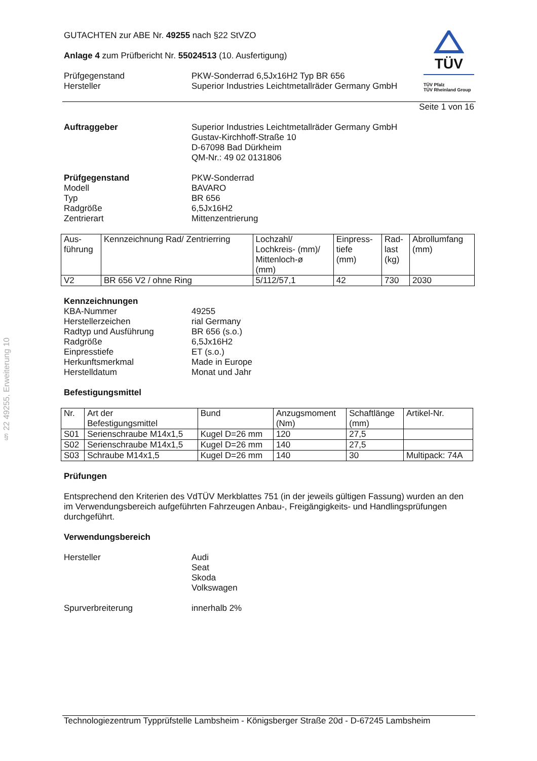§ 22 49255, Erweiterung 10
TÜV
TÜV Pfalz
TÜV Rheinland Group
GUTACHTEN zur ABE Nr. 49255 nach §22 StVZO
Anlage 4 zum Prüfbericht Nr. 55024513 (10. Ausfertigung)
Prüfgegenstand PKW-Sonderrad 6,5Jx16H2 Typ BR 656
Hersteller Superior Industries Leichtmetallräder Germany GmbH
Seite 1 von 16
Auftraggeber Superior Industries Leichtmetallräder Germany GmbH
Gustav-Kirchhoff-Straße 10
D-67098 Bad Dürkheim
QM-Nr.: 49 02 0131806
Prüfgegenstand PKW-Sonderrad
Modell BAVARO
Typ BR 656
Radgröße 6,5Jx16H2
Zentrierart Mittenzentrierung
| Aus- führung | Kennzeichnung Rad/ Zentrierring | Lochzahl/ Lochkreis- (mm)/ Mittenloch-ø (mm) | Einpress- tiefe (mm) | Rad- last (kg) | Abrollumfang (mm) |
| --- | --- | --- | --- | --- | --- |
| V2 | BR 656 V2 / ohne Ring | 5/112/57,1 | 42 | 730 | 2030 |
Kennzeichnungen
KBA-Nummer 49255
Herstellerzeichen rial Germany
Radtyp und Ausführung BR 656 (s.o.)
Radgröße 6,5Jx16H2
Einpresstiefe ET (s.o.)
Herkunftsmerkmal Made in Europe
Herstelldatum Monat und Jahr
Befestigungsmittel
| Nr. | Art der Befestigungsmittel | Bund | Anzugsmoment (Nm) | Schaftlänge (mm) | Artikel-Nr. |
| --- | --- | --- | --- | --- | --- |
| S01 | Serienschraube M14x1,5 | Kugel D=26 mm | 120 | 27,5 | |
| S02 | Serienschraube M14x1,5 | Kugel D=26 mm | 140 | 27,5 | |
| S03 | Schraube M14x1,5 | Kugel D=26 mm | 140 | 30 | Multipack: 74A |
Prüfungen
Entsprechend den Kriterien des VdTÜV Merkblattes 751 (in der jeweils gültigen Fassung) wurden an den im Verwendungsbereich aufgeführten Fahrzeugen Anbau-, Freigängigkeits- und Handlingsprüfungen durchgeführt.
Verwendungsbereich
Hersteller Audi
Seat
Skoda
Volkswagen
Spurverbreiterung innerhalb 2%
Technologiezentrum Typprüfstelle Lambsheim - Königsberger Straße 20d - D-67245 Lambsheim